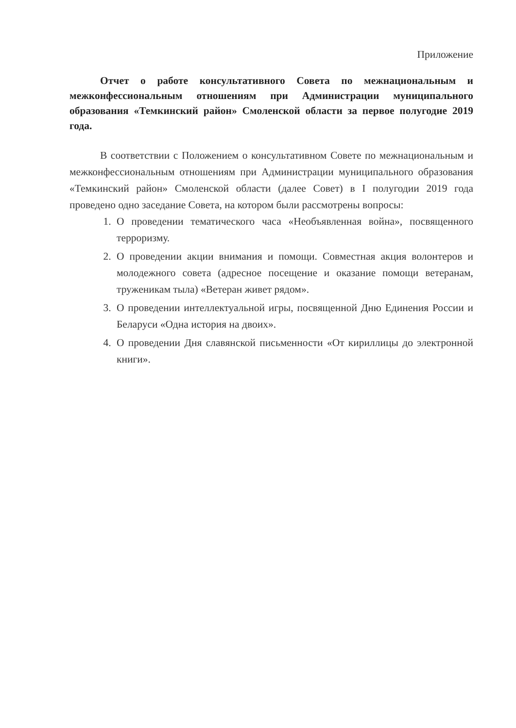Приложение
Отчет о работе консультативного Совета по межнациональным и межконфессиональным отношениям при Администрации муниципального образования «Темкинский район» Смоленской области за первое полугодие 2019 года.
В соответствии с Положением о консультативном Совете по межнациональным и межконфессиональным отношениям при Администрации муниципального образования «Темкинский район» Смоленской области (далее Совет) в I полугодии 2019 года проведено одно заседание Совета, на котором были рассмотрены вопросы:
1. О проведении тематического часа «Необъявленная война», посвященного терроризму.
2. О проведении акции внимания и помощи. Совместная акция волонтеров и молодежного совета (адресное посещение и оказание помощи ветеранам, труженикам тыла) «Ветеран живет рядом».
3. О проведении интеллектуальной игры, посвященной Дню Единения России и Беларуси «Одна история на двоих».
4. О проведении Дня славянской письменности «От кириллицы до электронной книги».